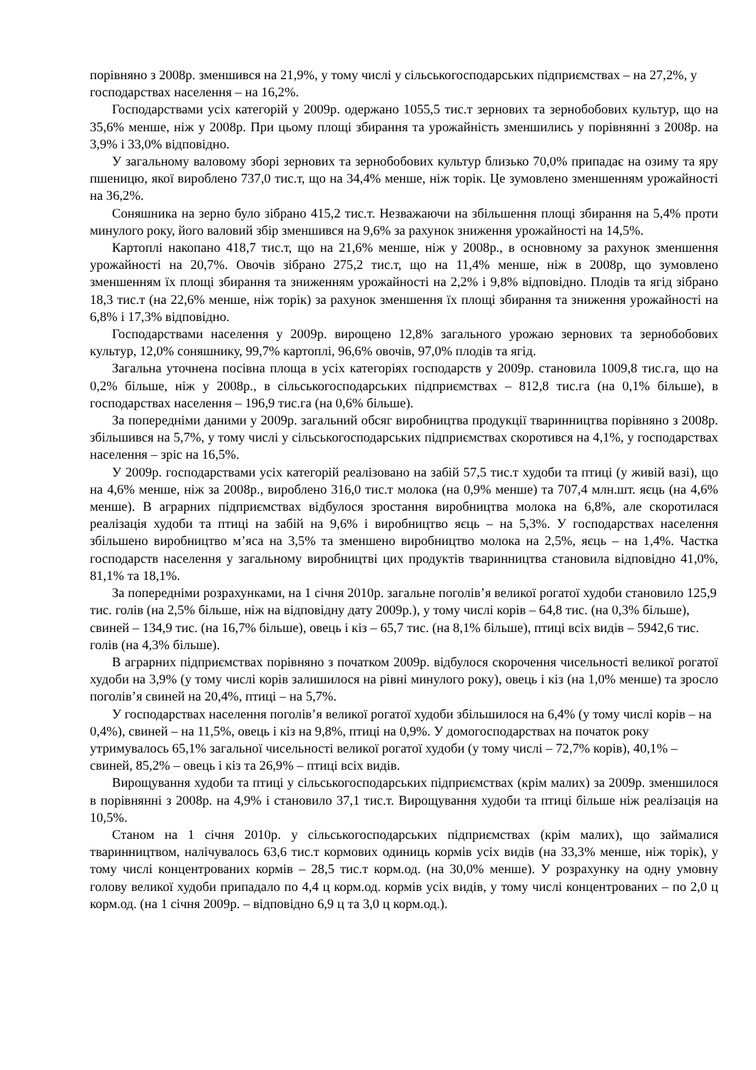порівняно з 2008р. зменшився на 21,9%, у тому числі у сільськогосподарських підприємствах – на 27,2%, у господарствах населення – на 16,2%.
Господарствами усіх категорій у 2009р. одержано 1055,5 тис.т зернових та зернобобових культур, що на 35,6% менше, ніж у 2008р. При цьому площі збирання та урожайність зменшились у порівнянні з 2008р. на 3,9% і 33,0% відповідно.
У загальному валовому зборі зернових та зернобобових культур близько 70,0% припадає на озиму та яру пшеницю, якої вироблено 737,0 тис.т, що на 34,4% менше, ніж торік. Це зумовлено зменшенням урожайності на 36,2%.
Соняшника на зерно було зібрано 415,2 тис.т. Незважаючи на збільшення площі збирання на 5,4% проти минулого року, його валовий збір зменшився на 9,6% за рахунок зниження урожайності на 14,5%.
Картоплі накопано 418,7 тис.т, що на 21,6% менше, ніж у 2008р., в основному за рахунок зменшення урожайності на 20,7%. Овочів зібрано 275,2 тис.т, що на 11,4% менше, ніж в 2008р, що зумовлено зменшенням їх площі збирання та зниженням урожайності на 2,2% і 9,8% відповідно. Плодів та ягід зібрано 18,3 тис.т (на 22,6% менше, ніж торік) за рахунок зменшення їх площі збирання та зниження урожайності на 6,8% і 17,3% відповідно.
Господарствами населення у 2009р. вирощено 12,8% загального урожаю зернових та зернобобових культур, 12,0% соняшнику, 99,7% картоплі, 96,6% овочів, 97,0% плодів та ягід.
Загальна уточнена посівна площа в усіх категоріях господарств у 2009р. становила 1009,8 тис.га, що на 0,2% більше, ніж у 2008р., в сільськогосподарських підприємствах – 812,8 тис.га (на 0,1% більше), в господарствах населення – 196,9 тис.га (на 0,6% більше).
За попередніми даними у 2009р. загальний обсяг виробництва продукції тваринництва порівняно з 2008р. збільшився на 5,7%, у тому числі у сільськогосподарських підприємствах скоротився на 4,1%, у господарствах населення – зріс на 16,5%.
У 2009р. господарствами усіх категорій реалізовано на забій 57,5 тис.т худоби та птиці (у живій вазі), що на 4,6% менше, ніж за 2008р., вироблено 316,0 тис.т молока (на 0,9% менше) та 707,4 млн.шт. яєць (на 4,6% менше). В аграрних підприємствах відбулося зростання виробництва молока на 6,8%, але скоротилася реалізація худоби та птиці на забій на 9,6% і виробництво яєць – на 5,3%. У господарствах населення збільшено виробництво м’яса на 3,5% та зменшено виробництво молока на 2,5%, яєць – на 1,4%. Частка господарств населення у загальному виробництві цих продуктів тваринництва становила відповідно 41,0%, 81,1% та 18,1%.
За попередніми розрахунками, на 1 січня 2010р. загальне поголів’я великої рогатої худоби становило 125,9 тис. голів (на 2,5% більше, ніж на відповідну дату 2009р.), у тому числі корів – 64,8 тис. (на 0,3% більше), свиней – 134,9 тис. (на 16,7% більше), овець і кіз – 65,7 тис. (на 8,1% більше), птиці всіх видів – 5942,6 тис. голів (на 4,3% більше).
В аграрних підприємствах порівняно з початком 2009р. відбулося скорочення чисельності великої рогатої худоби на 3,9% (у тому числі корів залишилося на рівні минулого року), овець і кіз (на 1,0% менше) та зросло поголів’я свиней на 20,4%, птиці – на 5,7%.
У господарствах населення поголів’я великої рогатої худоби збільшилося на 6,4% (у тому числі корів – на 0,4%), свиней – на 11,5%, овець і кіз на 9,8%, птиці на 0,9%. У домогосподарствах на початок року утримувалось 65,1% загальної чисельності великої рогатої худоби (у тому числі – 72,7% корів), 40,1% – свиней, 85,2% – овець і кіз та 26,9% – птиці всіх видів.
Вирощування худоби та птиці у сільськогосподарських підприємствах (крім малих) за 2009р. зменшилося в порівнянні з 2008р. на 4,9% і становило 37,1 тис.т. Вирощування худоби та птиці більше ніж реалізація на 10,5%.
Станом на 1 січня 2010р. у сільськогосподарських підприємствах (крім малих), що займалися тваринництвом, налічувалось 63,6 тис.т кормових одиниць кормів усіх видів (на 33,3% менше, ніж торік), у тому числі концентрованих кормів – 28,5 тис.т корм.од. (на 30,0% менше). У розрахунку на одну умовну голову великої худоби припадало по 4,4 ц корм.од. кормів усіх видів, у тому числі концентрованих – по 2,0 ц корм.од. (на 1 січня 2009р. – відповідно 6,9 ц та 3,0 ц корм.од.).